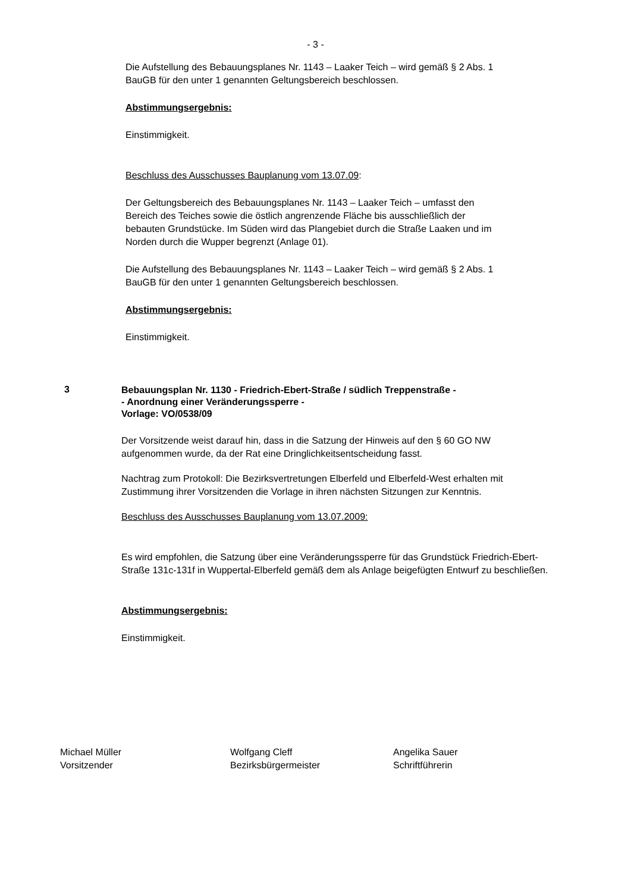- 3 -
Die Aufstellung des Bebauungsplanes Nr. 1143 – Laaker Teich – wird gemäß § 2 Abs. 1 BauGB für den unter 1 genannten Geltungsbereich beschlossen.
Abstimmungsergebnis:
Einstimmigkeit.
Beschluss des Ausschusses Bauplanung vom 13.07.09:
Der Geltungsbereich des Bebauungsplanes Nr. 1143 – Laaker Teich – umfasst den Bereich des Teiches sowie die östlich angrenzende Fläche bis ausschließlich der bebauten Grundstücke. Im Süden wird das Plangebiet durch die Straße Laaken und im Norden durch die Wupper begrenzt (Anlage 01).
Die Aufstellung des Bebauungsplanes Nr. 1143 – Laaker Teich – wird gemäß § 2 Abs. 1 BauGB für den unter 1 genannten Geltungsbereich beschlossen.
Abstimmungsergebnis:
Einstimmigkeit.
3
Bebauungsplan Nr. 1130 - Friedrich-Ebert-Straße / südlich Treppenstraße -
- Anordnung einer Veränderungssperre -
Vorlage: VO/0538/09
Der Vorsitzende weist darauf hin, dass in die Satzung der Hinweis auf den § 60 GO NW aufgenommen wurde, da der Rat eine Dringlichkeitsentscheidung fasst.
Nachtrag zum Protokoll: Die Bezirksvertretungen Elberfeld und Elberfeld-West erhalten mit Zustimmung ihrer Vorsitzenden die Vorlage in ihren nächsten Sitzungen zur Kenntnis.
Beschluss des Ausschusses Bauplanung vom 13.07.2009:
Es wird empfohlen, die Satzung über eine Veränderungssperre für das Grundstück Friedrich-Ebert-Straße 131c-131f in Wuppertal-Elberfeld gemäß dem als Anlage beigefügten Entwurf zu beschließen.
Abstimmungsergebnis:
Einstimmigkeit.
Michael Müller
Vorsitzender
Wolfgang Cleff
Bezirksbürgermeister
Angelika Sauer
Schriftführerin